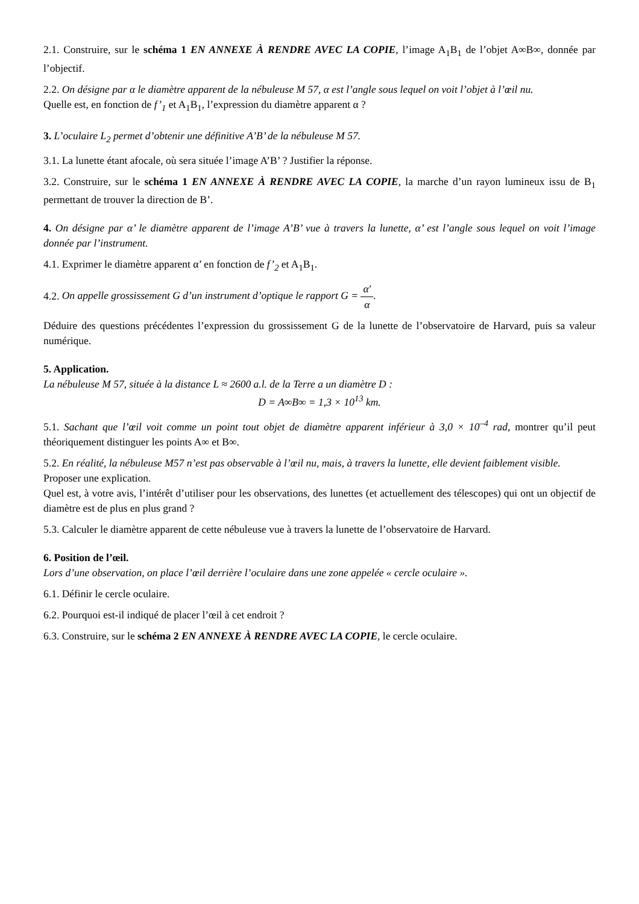2.1. Construire, sur le schéma 1 EN ANNEXE À RENDRE AVEC LA COPIE, l’image A<sub>1</sub>B<sub>1</sub> de l’objet A∞B∞, donnée par l’objectif.
2.2. On désigne par α le diamètre apparent de la nébuleuse M 57, α est l’angle sous lequel on voit l’objet à l’œil nu.
Quelle est, en fonction de f’<sub>1</sub> et A<sub>1</sub>B<sub>1</sub>, l’expression du diamètre apparent α ?
3. L’oculaire L<sub>2</sub> permet d’obtenir une définitive A’B’ de la nébuleuse M 57.
3.1. La lunette étant afocale, où sera située l’image A’B’ ? Justifier la réponse.
3.2. Construire, sur le schéma 1 EN ANNEXE À RENDRE AVEC LA COPIE, la marche d’un rayon lumineux issu de B<sub>1</sub> permettant de trouver la direction de B’.
4. On désigne par α’ le diamètre apparent de l’image A’B’ vue à travers la lunette, α’ est l’angle sous lequel on voit l’image donnée par l’instrument.
4.1. Exprimer le diamètre apparent α’ en fonction de f’<sub>2</sub> et A<sub>1</sub>B<sub>1</sub>.
4.2. On appelle grossissement G d’un instrument d’optique le rapport G = α′ α.
Déduire des questions précédentes l’expression du grossissement G de la lunette de l’observatoire de Harvard, puis sa valeur numérique.
5. Application.
La nébuleuse M 57, située à la distance L ≈ 2600 a.l. de la Terre a un diamètre D :
D = A∞B∞ = 1,3 × 10<sup>13</sup> km.
5.1. Sachant que l’œil voit comme un point tout objet de diamètre apparent inférieur à 3,0 × 10<sup>–4</sup> rad, montrer qu’il peut théoriquement distinguer les points A∞ et B∞.
5.2. En réalité, la nébuleuse M57 n’est pas observable à l’œil nu, mais, à travers la lunette, elle devient faiblement visible.
Proposer une explication.
Quel est, à votre avis, l’intérêt d’utiliser pour les observations, des lunettes (et actuellement des télescopes) qui ont un objectif de diamètre est de plus en plus grand ?
5.3. Calculer le diamètre apparent de cette nébuleuse vue à travers la lunette de l’observatoire de Harvard.
6. Position de l’œil.
Lors d’une observation, on place l’œil derrière l’oculaire dans une zone appelée « cercle oculaire ».
6.1. Définir le cercle oculaire.
6.2. Pourquoi est-il indiqué de placer l’œil à cet endroit ?
6.3. Construire, sur le schéma 2 EN ANNEXE À RENDRE AVEC LA COPIE, le cercle oculaire.